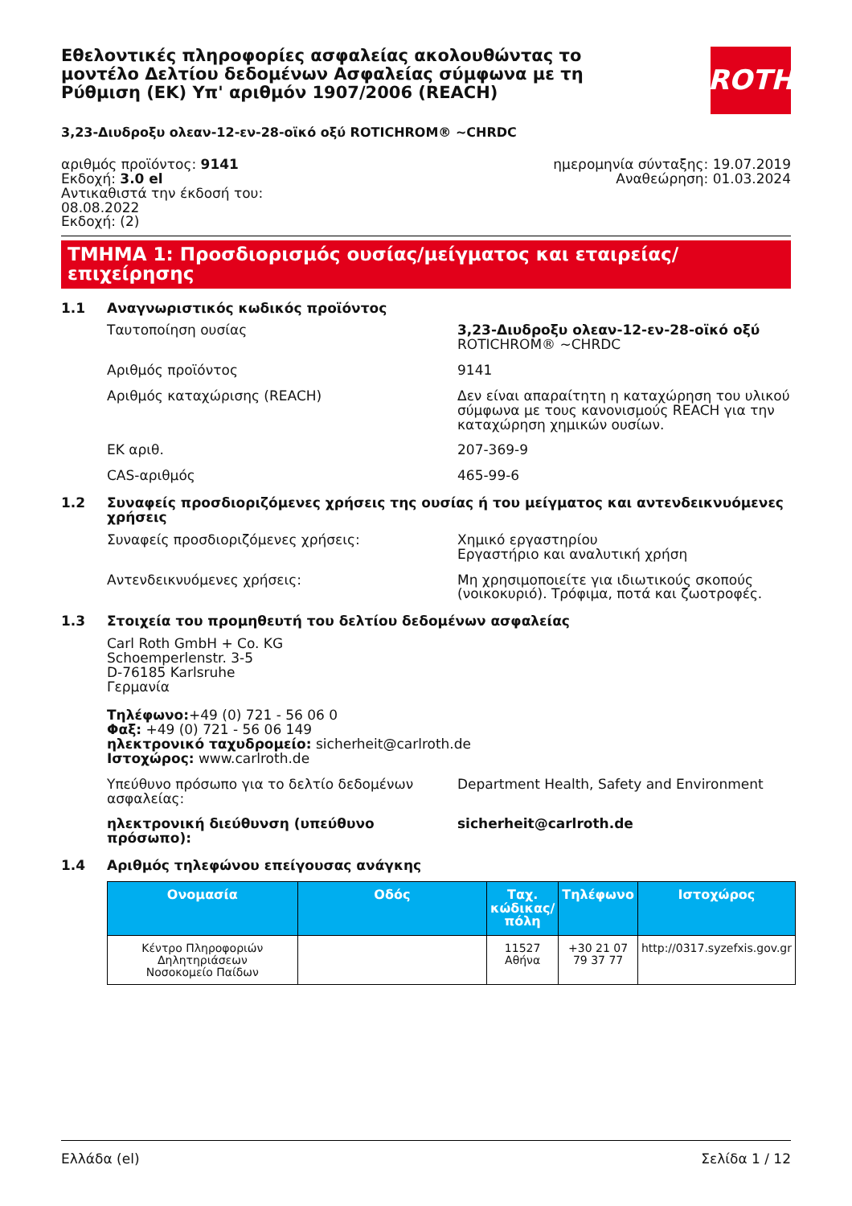Εθελοντικές πληροφορίες ασφαλείας ακολουθώντας το μοντέλο Δελτίου δεδομένων Ασφαλείας σύμφωνα με τη Ρύθμιση (ΕΚ) Υπ' αριθμόν 1907/2006 (REACH)
ROTH
3,23-Διυδροξυ ολεαν-12-εν-28-οϊκό οξύ ROTICHROM® ~CHRDC
αριθμός προϊόντος: 9141
Εκδοχή: 3.0 el
Αντικαθιστά την έκδοσή του:
08.08.2022
Εκδοχή: (2)
ημερομηνία σύνταξης: 19.07.2019
Αναθεώρηση: 01.03.2024
ΤΜΗΜΑ 1: Προσδιορισμός ουσίας/μείγματος και εταιρείας/επιχείρησης
1.1 Αναγνωριστικός κωδικός προϊόντος
Ταυτοποίηση ουσίας 3,23-Διυδροξυ ολεαν-12-εν-28-οϊκό οξύ
ROTICHROM® ~CHRDC
Αριθμός προϊόντος 9141
Αριθμός καταχώρισης (REACH) Δεν είναι απαραίτητη η καταχώρηση του υλικού σύμφωνα με τους κανονισμούς REACH για την καταχώρηση χημικών ουσίων.
ΕΚ αριθ. 207-369-9
CAS-αριθμός 465-99-6
1.2 Συναφείς προσδιοριζόμενες χρήσεις της ουσίας ή του μείγματος και αντενδεικνυόμενες χρήσεις
Συναφείς προσδιοριζόμενες χρήσεις: Χημικό εργαστηρίου
Εργαστήριο και αναλυτική χρήση
Αντενδεικνυόμενες χρήσεις: Μη χρησιμοποιείτε για ιδιωτικούς σκοπούς (νοικοκυριό). Τρόφιμα, ποτά και ζωοτροφές.
1.3 Στοιχεία του προμηθευτή του δελτίου δεδομένων ασφαλείας
Carl Roth GmbH + Co. KG
Schoemperlenstr. 3-5
D-76185 Karlsruhe
Γερμανία
Τηλέφωνο:+49 (0) 721 - 56 06 0
Φαξ: +49 (0) 721 - 56 06 149
ηλεκτρονικό ταχυδρομείο: sicherheit@carlroth.de
Ιστοχώρος: www.carlroth.de
Υπεύθυνο πρόσωπο για το δελτίο δεδομένων ασφαλείας:
Department Health, Safety and Environment
ηλεκτρονική διεύθυνση (υπεύθυνο πρόσωπο): sicherheit@carlroth.de
1.4 Αριθμός τηλεφώνου επείγουσας ανάγκης
| Ονομασία | Οδός | Ταχ. κώδικας/πόλη | Τηλέφωνο | Ιστοχώρος |
| --- | --- | --- | --- | --- |
| Κέντρο Πληροφοριών Δηλητηριάσεων Νοσοκομείο Παίδων | | 11527 Αθήνα | +30 21 07 79 37 77 | http://0317.syzefxis.gov.gr |
Ελλάδα (el) Σελίδα 1 / 12